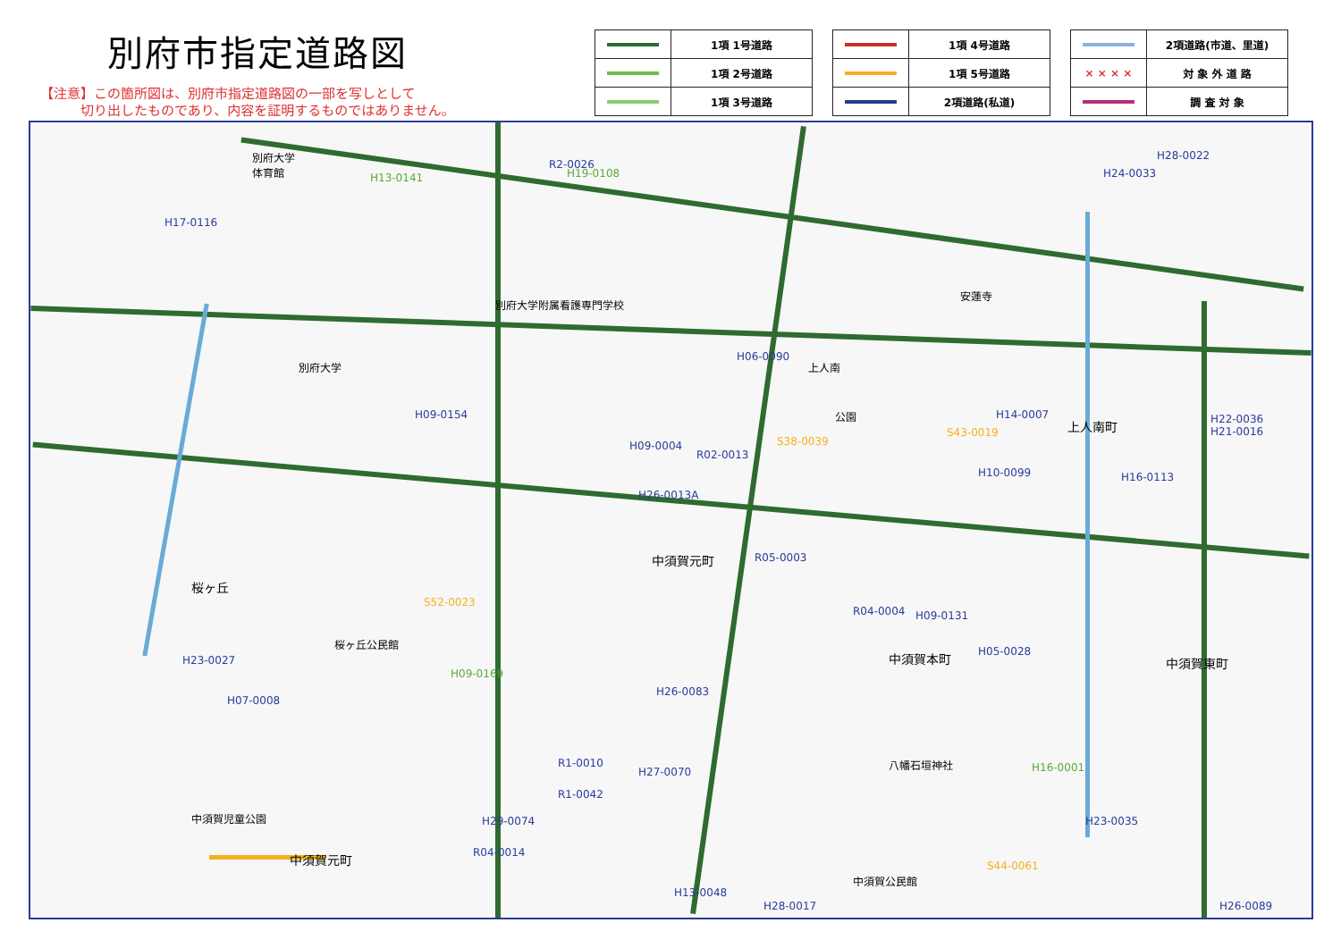別府市指定道路図
【注意】この箇所図は、別府市指定道路図の一部を写しとして
   切り出したものであり、内容を証明するものではありません。
| | 1項 1号道路 |
| | 1項 2号道路 |
| | 1項 3号道路 |
| | 1項 4号道路 |
| | 1項 5号道路 |
| | 2項道路(私道) |
| | 2項道路(市道、里道) |
| × × × × | 対 象 外 道 路 |
| | 調 査 対 象 |
別府大学
体育館
別府大学
別府大学附属看護専門学校
上人南
公園
上人南町
桜ヶ丘
中須賀元町
中須賀本町 中須賀東町
桜ヶ丘公民館
中須賀児童公園
中須賀元町
中須賀公民館
八幡石垣神社
安蓮寺
H19-0108
R2-0026
H13-0141
H17-0116
H24-0033
H28-0022
H06-0090
H14-0007
H10-0099 H16-0113
H22-0036
H21-0016
S38-0039
S43-0019
H09-0154
H09-0004
R02-0013
H26-0013A
R05-0003
R04-0004 H09-0131
H05-0028
S52-0023
H23-0027
H07-0008
H09-0169
R1-0010
R1-0042
H27-0070
H26-0083
H29-0074
R04-0014
H23-0035
H16-0001
S44-0061
H28-0017
H13-0048
H26-0089